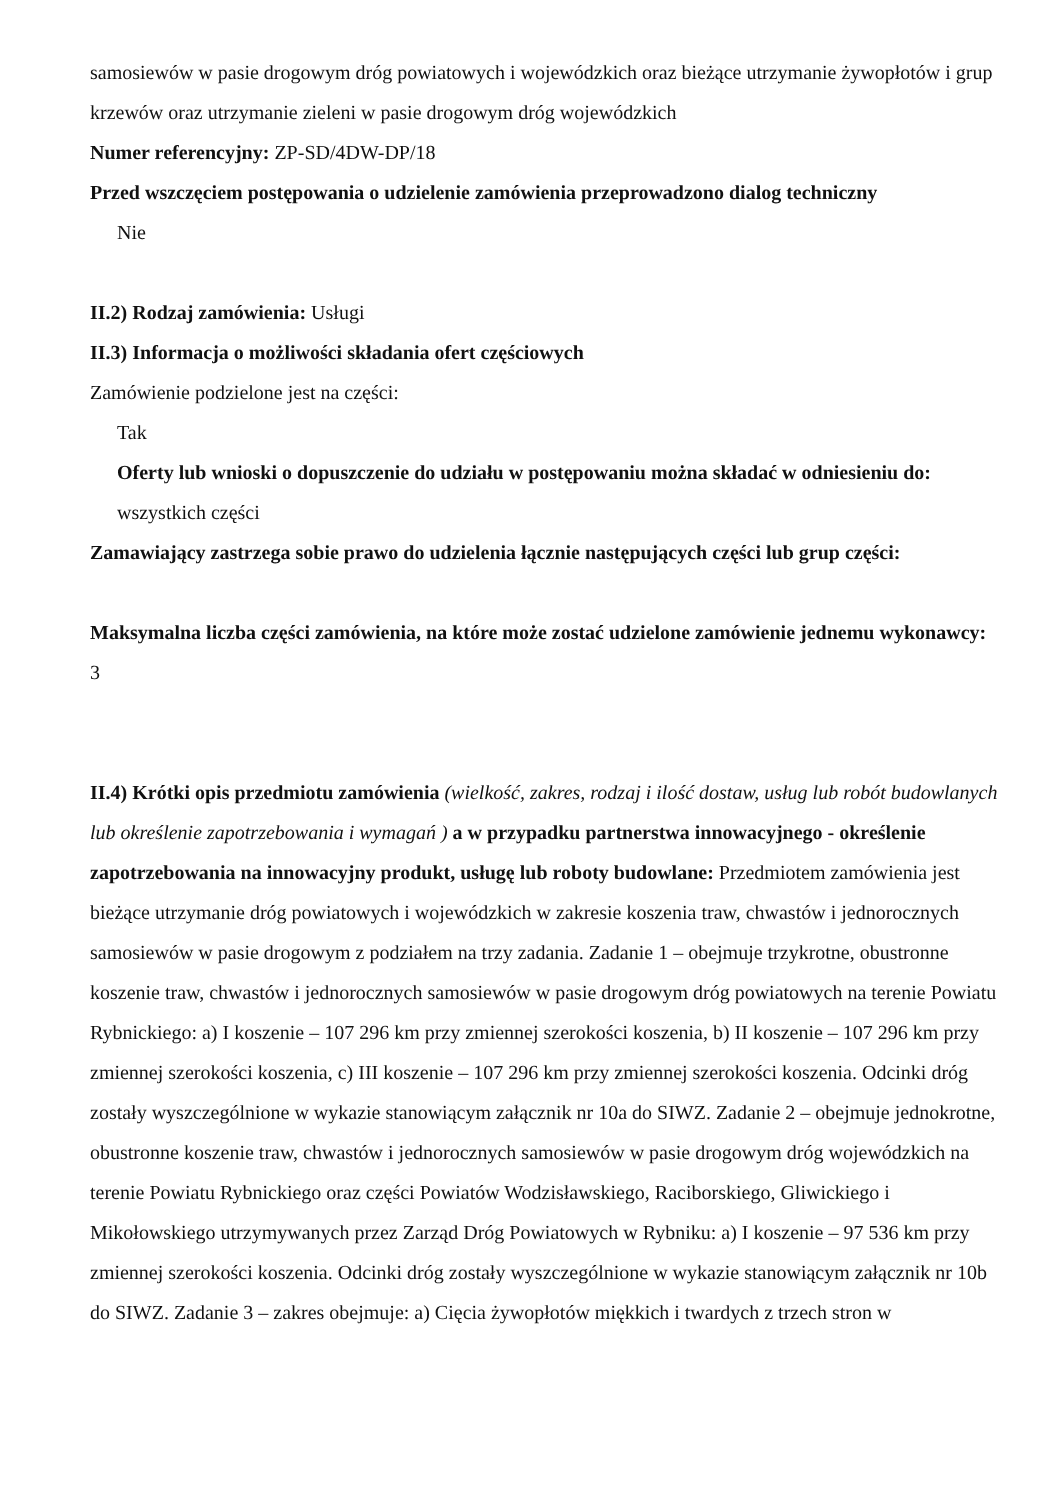samosiewów w pasie drogowym dróg powiatowych i wojewódzkich oraz bieżące utrzymanie żywopłotów i grup krzewów oraz utrzymanie zieleni w pasie drogowym dróg wojewódzkich
Numer referencyjny: ZP-SD/4DW-DP/18
Przed wszczęciem postępowania o udzielenie zamówienia przeprowadzono dialog techniczny
Nie
II.2) Rodzaj zamówienia: Usługi
II.3) Informacja o możliwości składania ofert częściowych
Zamówienie podzielone jest na części:
Tak
Oferty lub wnioski o dopuszczenie do udziału w postępowaniu można składać w odniesieniu do:
wszystkich części
Zamawiający zastrzega sobie prawo do udzielenia łącznie następujących części lub grup części:
Maksymalna liczba części zamówienia, na które może zostać udzielone zamówienie jednemu wykonawcy:
3
II.4) Krótki opis przedmiotu zamówienia (wielkość, zakres, rodzaj i ilość dostaw, usług lub robót budowlanych lub określenie zapotrzebowania i wymagań ) a w przypadku partnerstwa innowacyjnego - określenie zapotrzebowania na innowacyjny produkt, usługę lub roboty budowlane: Przedmiotem zamówienia jest bieżące utrzymanie dróg powiatowych i wojewódzkich w zakresie koszenia traw, chwastów i jednorocznych samosiewów w pasie drogowym z podziałem na trzy zadania. Zadanie 1 – obejmuje trzykrotne, obustronne koszenie traw, chwastów i jednorocznych samosiewów w pasie drogowym dróg powiatowych na terenie Powiatu Rybnickiego: a) I koszenie – 107 296 km przy zmiennej szerokości koszenia, b) II koszenie – 107 296 km przy zmiennej szerokości koszenia, c) III koszenie – 107 296 km przy zmiennej szerokości koszenia. Odcinki dróg zostały wyszczególnione w wykazie stanowiącym załącznik nr 10a do SIWZ. Zadanie 2 – obejmuje jednokrotne, obustronne koszenie traw, chwastów i jednorocznych samosiewów w pasie drogowym dróg wojewódzkich na terenie Powiatu Rybnickiego oraz części Powiatów Wodzisławskiego, Raciborskiego, Gliwickiego i Mikołowskiego utrzymywanych przez Zarząd Dróg Powiatowych w Rybniku: a) I koszenie – 97 536 km przy zmiennej szerokości koszenia. Odcinki dróg zostały wyszczególnione w wykazie stanowiącym załącznik nr 10b do SIWZ. Zadanie 3 – zakres obejmuje: a) Cięcia żywopłotów miękkich i twardych z trzech stron w